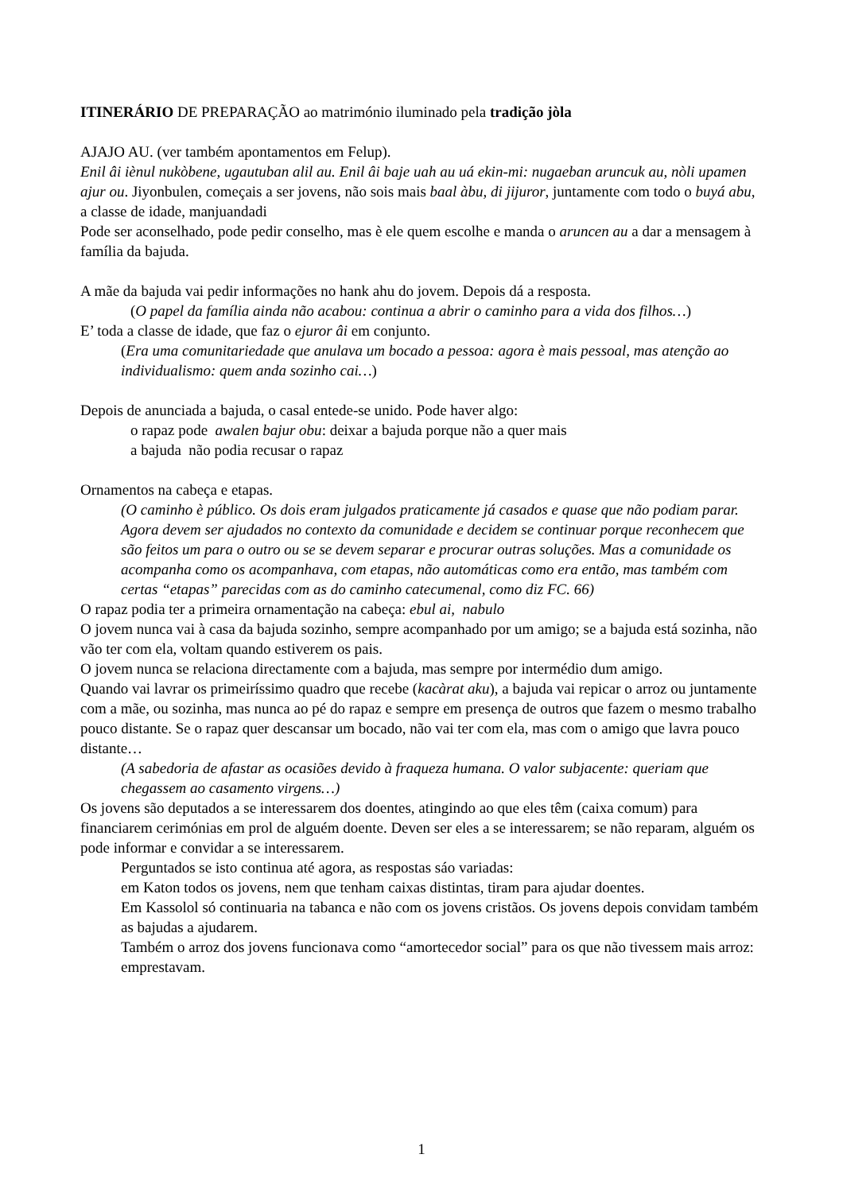ITINERÁRIO DE PREPARAÇÃO ao matrimónio iluminado pela tradição jòla
AJAJO AU. (ver também apontamentos em Felup).
Enil âi iènul nukòbene, ugautuban alil au. Enil âi baje uah au uá ekin-mi: nugaeban aruncuk au, nòli upamen ajur ou. Jiyonbulen, começais a ser jovens, não sois mais baal àbu, di jijuror, juntamente com todo o buyá abu, a classe de idade, manjuandadi
Pode ser aconselhado, pode pedir conselho, mas è ele quem escolhe e manda o aruncen au a dar a mensagem à família da bajuda.
A mãe da bajuda vai pedir informações no hank ahu do jovem. Depois dá a resposta.
(O papel da família ainda não acabou: continua a abrir o caminho para a vida dos filhos…)
E’ toda a classe de idade, que faz o ejuror âi em conjunto.
(Era uma comunitariedade que anulava um bocado a pessoa: agora è mais pessoal, mas atenção ao individualismo: quem anda sozinho cai…)
Depois de anunciada a bajuda, o casal entede-se unido. Pode haver algo:
o rapaz pode awalen bajur obu: deixar a bajuda porque não a quer mais
a bajuda não podia recusar o rapaz
Ornamentos na cabeça e etapas.
(O caminho è público. Os dois eram julgados praticamente já casados e quase que não podiam parar. Agora devem ser ajudados no contexto da comunidade e decidem se continuar porque reconhecem que são feitos um para o outro ou se se devem separar e procurar outras soluções. Mas a comunidade os acompanha como os acompanhava, com etapas, não automáticas como era então, mas também com certas “etapas” parecidas com as do caminho catecumenal, como diz FC. 66)
O rapaz podia ter a primeira ornamentação na cabeça: ebul ai, nabulo
O jovem nunca vai à casa da bajuda sozinho, sempre acompanhado por um amigo; se a bajuda está sozinha, não vão ter com ela, voltam quando estiverem os pais.
O jovem nunca se relaciona directamente com a bajuda, mas sempre por intermédio dum amigo.
Quando vai lavrar os primeiríssimo quadro que recebe (kacàrat aku), a bajuda vai repicar o arroz ou juntamente com a mãe, ou sozinha, mas nunca ao pé do rapaz e sempre em presença de outros que fazem o mesmo trabalho pouco distante. Se o rapaz quer descansar um bocado, não vai ter com ela, mas com o amigo que lavra pouco distante…
(A sabedoria de afastar as ocasiões devido à fraqueza humana. O valor subjacente: queriam que chegassem ao casamento virgens…)
Os jovens são deputados a se interessarem dos doentes, atingindo ao que eles têm (caixa comum) para financiarem cerimónias em prol de alguém doente. Deven ser eles a se interessarem; se não reparam, alguém os pode informar e convidar a se interessarem.
Perguntados se isto continua até agora, as respostas sáo variadas:
em Katon todos os jovens, nem que tenham caixas distintas, tiram para ajudar doentes.
Em Kassolol só continuaria na tabanca e não com os jovens cristãos. Os jovens depois convidam também as bajudas a ajudarem.
Também o arroz dos jovens funcionava como “amortecedor social” para os que não tivessem mais arroz: emprestavam.
1